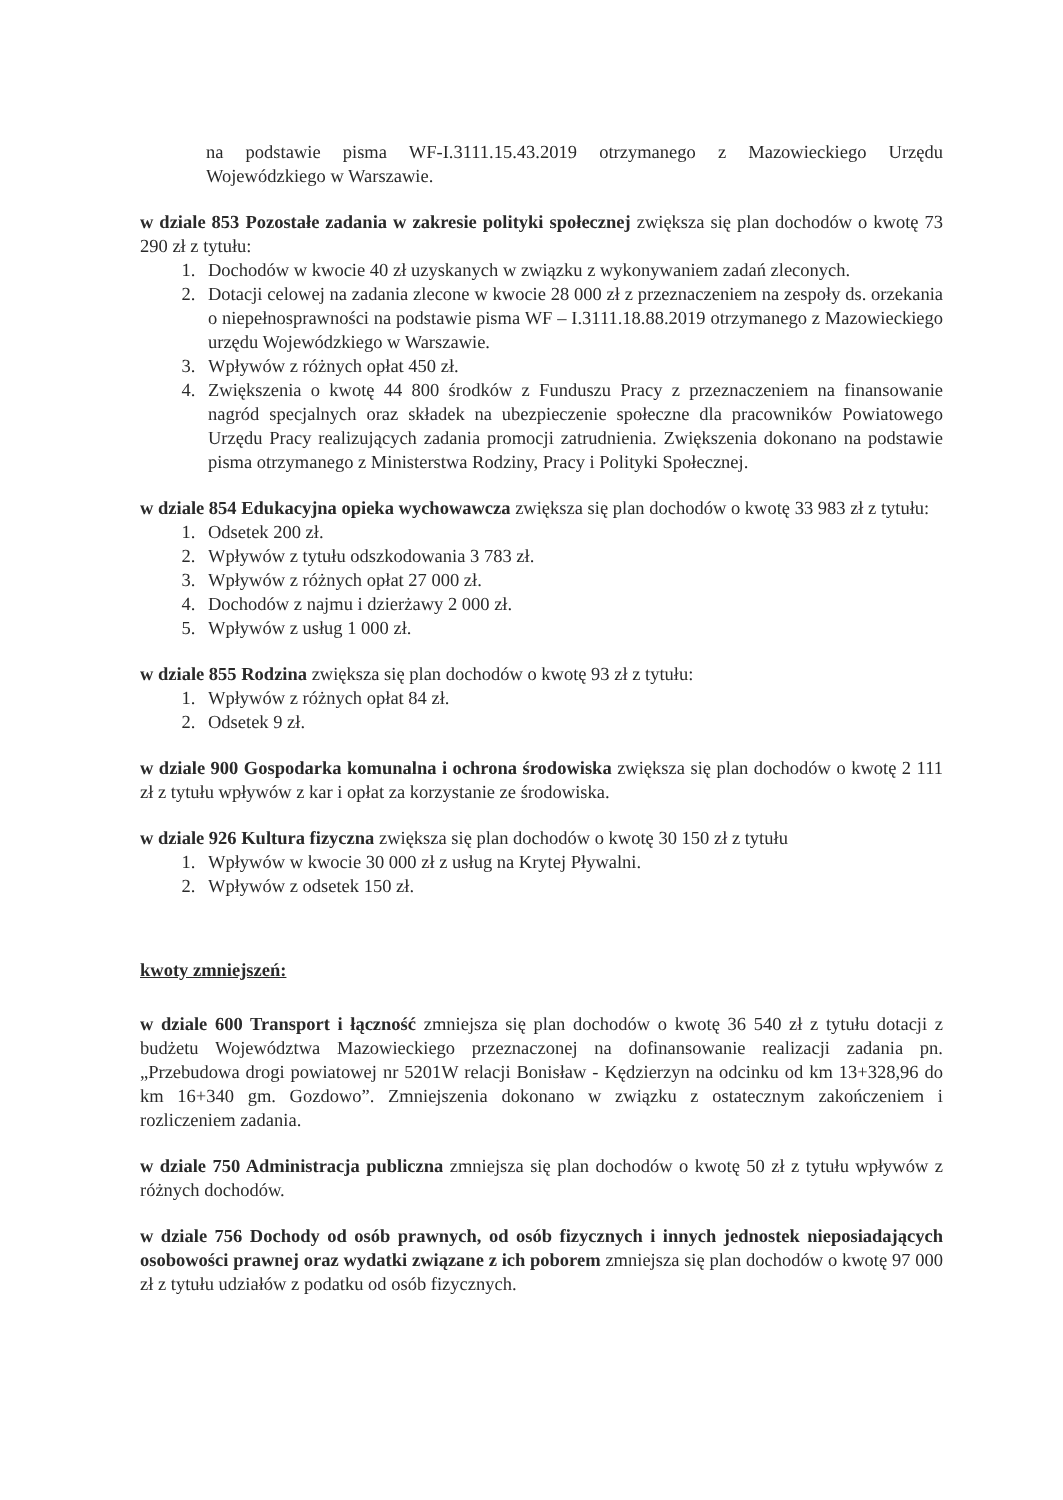na podstawie pisma WF-I.3111.15.43.2019 otrzymanego z Mazowieckiego Urzędu Wojewódzkiego w Warszawie.
w dziale 853 Pozostałe zadania w zakresie polityki społecznej zwiększa się plan dochodów o kwotę 73 290 zł z tytułu:
1. Dochodów w kwocie 40 zł uzyskanych w związku z wykonywaniem zadań zleconych.
2. Dotacji celowej na zadania zlecone w kwocie 28 000 zł z przeznaczeniem na zespoły ds. orzekania o niepełnosprawności na podstawie pisma WF – I.3111.18.88.2019 otrzymanego z Mazowieckiego urzędu Wojewódzkiego w Warszawie.
3. Wpływów z różnych opłat 450 zł.
4. Zwiększenia o kwotę 44 800 środków z Funduszu Pracy z przeznaczeniem na finansowanie nagród specjalnych oraz składek na ubezpieczenie społeczne dla pracowników Powiatowego Urzędu Pracy realizujących zadania promocji zatrudnienia. Zwiększenia dokonano na podstawie pisma otrzymanego z Ministerstwa Rodziny, Pracy i Polityki Społecznej.
w dziale 854 Edukacyjna opieka wychowawcza zwiększa się plan dochodów o kwotę 33 983 zł z tytułu:
1. Odsetek 200 zł.
2. Wpływów z tytułu odszkodowania 3 783 zł.
3. Wpływów z różnych opłat 27 000 zł.
4. Dochodów z najmu i dzierżawy 2 000 zł.
5. Wpływów z usług 1 000 zł.
w dziale 855 Rodzina zwiększa się plan dochodów o kwotę 93 zł z tytułu:
1. Wpływów z różnych opłat 84 zł.
2. Odsetek 9 zł.
w dziale 900 Gospodarka komunalna i ochrona środowiska zwiększa się plan dochodów o kwotę 2 111 zł z tytułu wpływów z kar i opłat za korzystanie ze środowiska.
w dziale 926 Kultura fizyczna zwiększa się plan dochodów o kwotę 30 150 zł z tytułu
1. Wpływów w kwocie 30 000 zł z usług na Krytej Pływalni.
2. Wpływów z odsetek 150 zł.
kwoty zmniejszeń:
w dziale 600 Transport i łączność zmniejsza się plan dochodów o kwotę 36 540 zł z tytułu dotacji z budżetu Województwa Mazowieckiego przeznaczonej na dofinansowanie realizacji zadania pn. „Przebudowa drogi powiatowej nr 5201W relacji Bonisław - Kędzierzyn na odcinku od km 13+328,96 do km 16+340 gm. Gozdowo”. Zmniejszenia dokonano w związku z ostatecznym zakończeniem i rozliczeniem zadania.
w dziale 750 Administracja publiczna zmniejsza się plan dochodów o kwotę 50 zł z tytułu wpływów z różnych dochodów.
w dziale 756 Dochody od osób prawnych, od osób fizycznych i innych jednostek nieposiadających osobowości prawnej oraz wydatki związane z ich poborem zmniejsza się plan dochodów o kwotę 97 000 zł z tytułu udziałów z podatku od osób fizycznych.